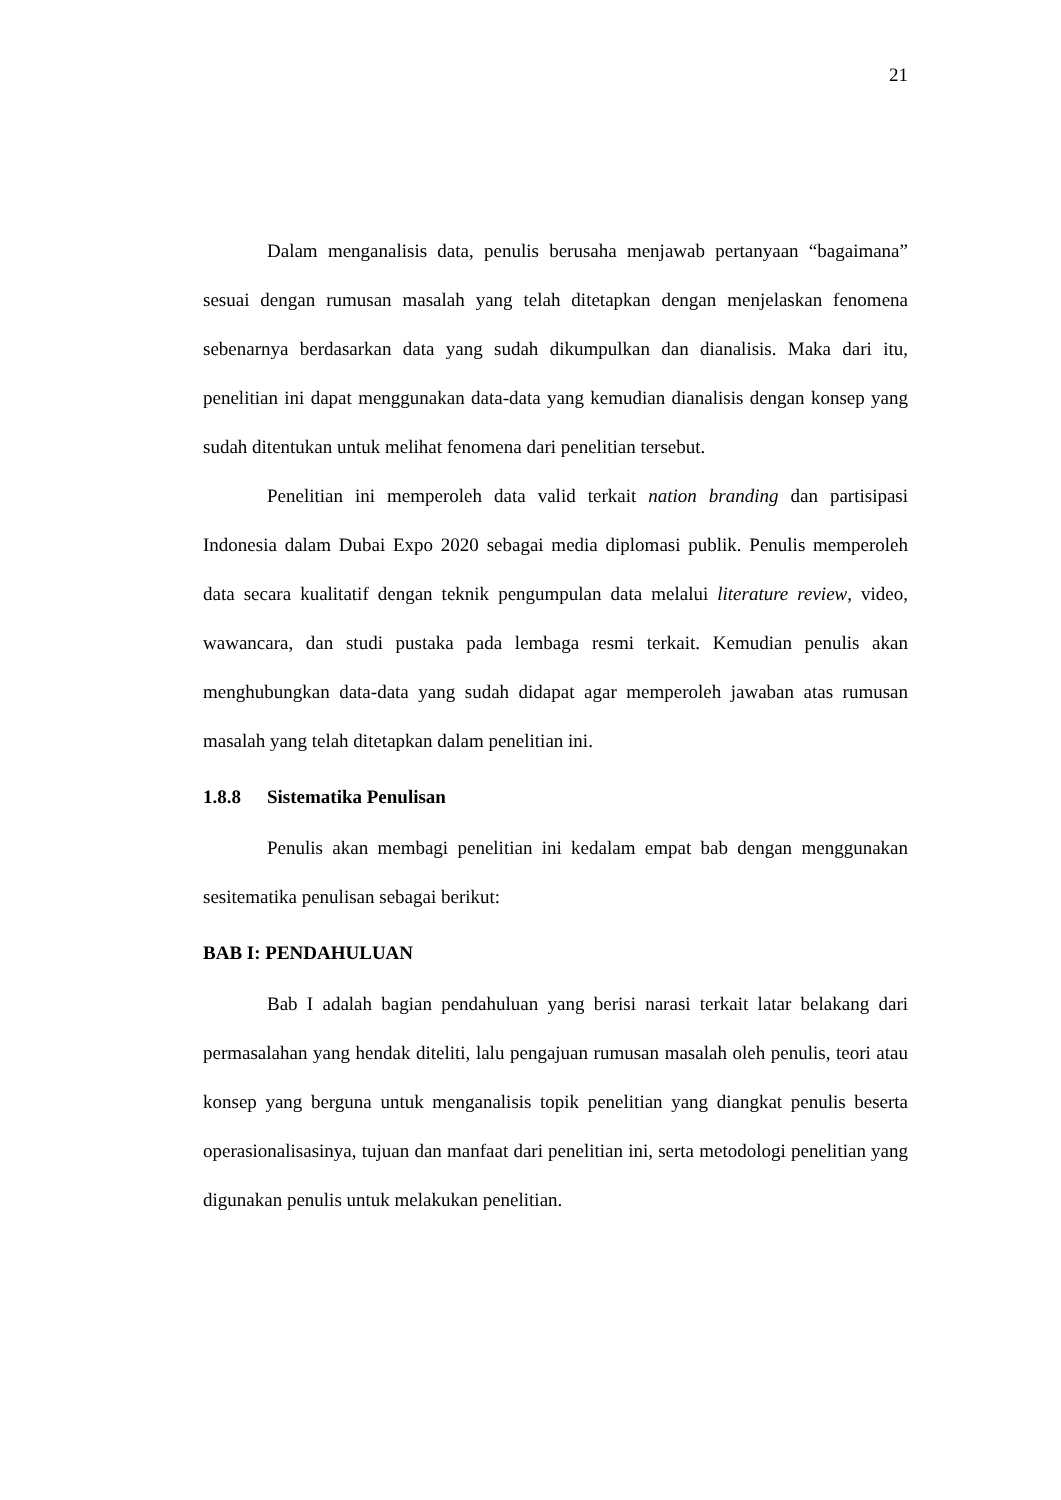21
Dalam menganalisis data, penulis berusaha menjawab pertanyaan “bagaimana” sesuai dengan rumusan masalah yang telah ditetapkan dengan menjelaskan fenomena sebenarnya berdasarkan data yang sudah dikumpulkan dan dianalisis. Maka dari itu, penelitian ini dapat menggunakan data-data yang kemudian dianalisis dengan konsep yang sudah ditentukan untuk melihat fenomena dari penelitian tersebut.
Penelitian ini memperoleh data valid terkait nation branding dan partisipasi Indonesia dalam Dubai Expo 2020 sebagai media diplomasi publik. Penulis memperoleh data secara kualitatif dengan teknik pengumpulan data melalui literature review, video, wawancara, dan studi pustaka pada lembaga resmi terkait. Kemudian penulis akan menghubungkan data-data yang sudah didapat agar memperoleh jawaban atas rumusan masalah yang telah ditetapkan dalam penelitian ini.
1.8.8 Sistematika Penulisan
Penulis akan membagi penelitian ini kedalam empat bab dengan menggunakan sesitematika penulisan sebagai berikut:
BAB I: PENDAHULUAN
Bab I adalah bagian pendahuluan yang berisi narasi terkait latar belakang dari permasalahan yang hendak diteliti, lalu pengajuan rumusan masalah oleh penulis, teori atau konsep yang berguna untuk menganalisis topik penelitian yang diangkat penulis beserta operasionalisasinya, tujuan dan manfaat dari penelitian ini, serta metodologi penelitian yang digunakan penulis untuk melakukan penelitian.